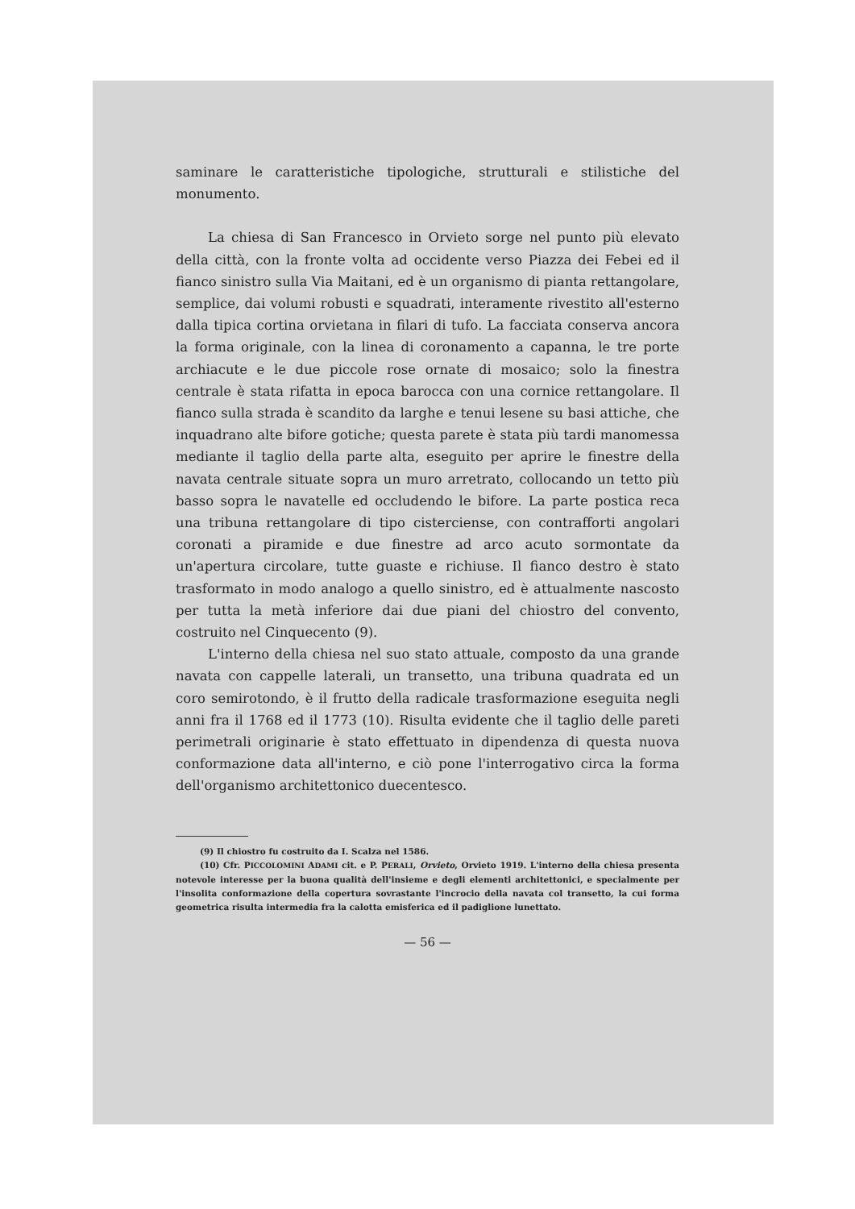saminare le caratteristiche tipologiche, strutturali e stilistiche del monumento.
La chiesa di San Francesco in Orvieto sorge nel punto più elevato della città, con la fronte volta ad occidente verso Piazza dei Febei ed il fianco sinistro sulla Via Maitani, ed è un organismo di pianta rettangolare, semplice, dai volumi robusti e squadrati, interamente rivestito all'esterno dalla tipica cortina orvietana in filari di tufo. La facciata conserva ancora la forma originale, con la linea di coronamento a capanna, le tre porte archiacute e le due piccole rose ornate di mosaico; solo la finestra centrale è stata rifatta in epoca barocca con una cornice rettangolare. Il fianco sulla strada è scandito da larghe e tenui lesene su basi attiche, che inquadrano alte bifore gotiche; questa parete è stata più tardi manomessa mediante il taglio della parte alta, eseguito per aprire le finestre della navata centrale situate sopra un muro arretrato, collocando un tetto più basso sopra le navatelle ed occludendo le bifore. La parte postica reca una tribuna rettangolare di tipo cisterciense, con contrafforti angolari coronati a piramide e due finestre ad arco acuto sormontate da un'apertura circolare, tutte guaste e richiuse. Il fianco destro è stato trasformato in modo analogo a quello sinistro, ed è attualmente nascosto per tutta la metà inferiore dai due piani del chiostro del convento, costruito nel Cinquecento (9).
L'interno della chiesa nel suo stato attuale, composto da una grande navata con cappelle laterali, un transetto, una tribuna quadrata ed un coro semirotondo, è il frutto della radicale trasformazione eseguita negli anni fra il 1768 ed il 1773 (10). Risulta evidente che il taglio delle pareti perimetrali originarie è stato effettuato in dipendenza di questa nuova conformazione data all'interno, e ciò pone l'interrogativo circa la forma dell'organismo architettonico duecentesco.
(9) Il chiostro fu costruito da I. Scalza nel 1586.
(10) Cfr. PICCOLOMINI ADAMI cit. e P. PERALI, Orvieto, Orvieto 1919. L'interno della chiesa presenta notevole interesse per la buona qualità dell'insieme e degli elementi architettonici, e specialmente per l'insolita conformazione della copertura sovrastante l'incrocio della navata col transetto, la cui forma geometrica risulta intermedia fra la calotta emisferica ed il padiglione lunettato.
— 56 —